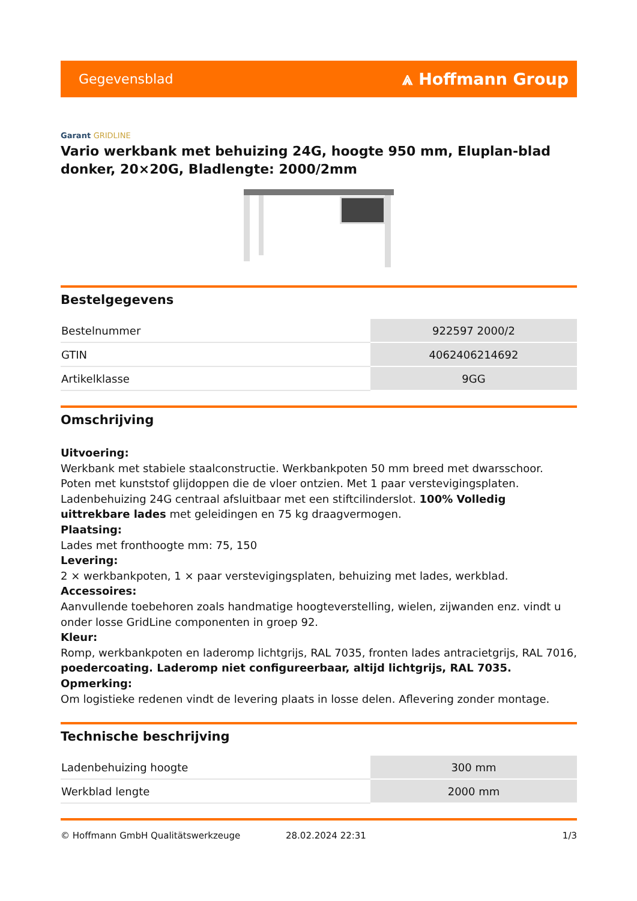Gegevensblad
⩓ Hoffmann Group
Garant GRIDLINE
Vario werkbank met behuizing 24G, hoogte 950 mm, Eluplan-blad donker, 20×20G, Bladlengte: 2000/2mm
Bestelgegevens
| Bestelnummer | 922597 2000/2 |
| GTIN | 4062406214692 |
| Artikelklasse | 9GG |
Omschrijving
Uitvoering:
Werkbank met stabiele staalconstructie. Werkbankpoten 50 mm breed met dwarsschoor. Poten met kunststof glijdoppen die de vloer ontzien. Met 1 paar verstevigingsplaten. Ladenbehuizing 24G centraal afsluitbaar met een stiftcilinderslot. 100% Volledig uittrekbare lades met geleidingen en 75 kg draagvermogen.
Plaatsing:
Lades met fronthoogte mm: 75, 150
Levering:
2 × werkbankpoten, 1 × paar verstevigingsplaten, behuizing met lades, werkblad.
Accessoires:
Aanvullende toebehoren zoals handmatige hoogteverstelling, wielen, zijwanden enz. vindt u onder losse GridLine componenten in groep 92.
Kleur:
Romp, werkbankpoten en laderomp lichtgrijs, RAL 7035, fronten lades antracietgrijs, RAL 7016, poedercoating. Laderomp niet configureerbaar, altijd lichtgrijs, RAL 7035.
Opmerking:
Om logistieke redenen vindt de levering plaats in losse delen. Aflevering zonder montage.
Technische beschrijving
| Ladenbehuizing hoogte | 300 mm |
| Werkblad lengte | 2000 mm |
© Hoffmann GmbH Qualitätswerkzeuge 28.02.2024 22:31 1/3